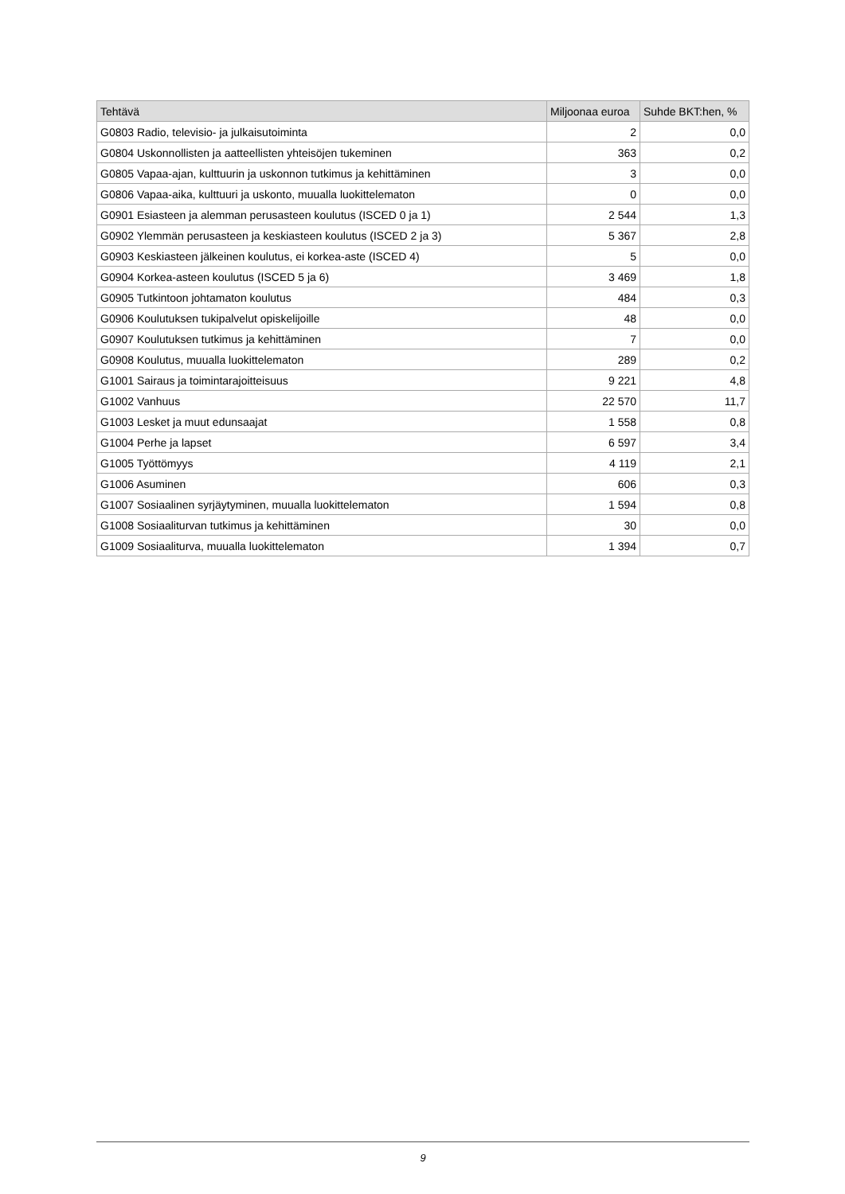| Tehtävä | Miljoonaa euroa | Suhde BKT:hen, % |
| --- | --- | --- |
| G0803 Radio, televisio- ja julkaisutoiminta | 2 | 0,0 |
| G0804 Uskonnollisten ja aatteellisten yhteisöjen tukeminen | 363 | 0,2 |
| G0805 Vapaa-ajan, kulttuurin ja uskonnon tutkimus ja kehittäminen | 3 | 0,0 |
| G0806 Vapaa-aika, kulttuuri ja uskonto, muualla luokittelematon | 0 | 0,0 |
| G0901 Esiasteen ja alemman perusasteen koulutus (ISCED 0 ja 1) | 2 544 | 1,3 |
| G0902 Ylemmän perusasteen ja keskiasteen koulutus (ISCED 2 ja 3) | 5 367 | 2,8 |
| G0903 Keskiasteen jälkeinen koulutus, ei korkea-aste (ISCED 4) | 5 | 0,0 |
| G0904 Korkea-asteen koulutus (ISCED 5 ja 6) | 3 469 | 1,8 |
| G0905 Tutkintoon johtamaton koulutus | 484 | 0,3 |
| G0906 Koulutuksen tukipalvelut opiskelijoille | 48 | 0,0 |
| G0907 Koulutuksen tutkimus ja kehittäminen | 7 | 0,0 |
| G0908 Koulutus, muualla luokittelematon | 289 | 0,2 |
| G1001 Sairaus ja toimintarajoitteisuus | 9 221 | 4,8 |
| G1002 Vanhuus | 22 570 | 11,7 |
| G1003 Lesket ja muut edunsaajat | 1 558 | 0,8 |
| G1004 Perhe ja lapset | 6 597 | 3,4 |
| G1005 Työttömyys | 4 119 | 2,1 |
| G1006 Asuminen | 606 | 0,3 |
| G1007 Sosiaalinen syrjäytyminen, muualla luokittelematon | 1 594 | 0,8 |
| G1008 Sosiaaliturvan tutkimus ja kehittäminen | 30 | 0,0 |
| G1009 Sosiaaliturva, muualla luokittelematon | 1 394 | 0,7 |
9